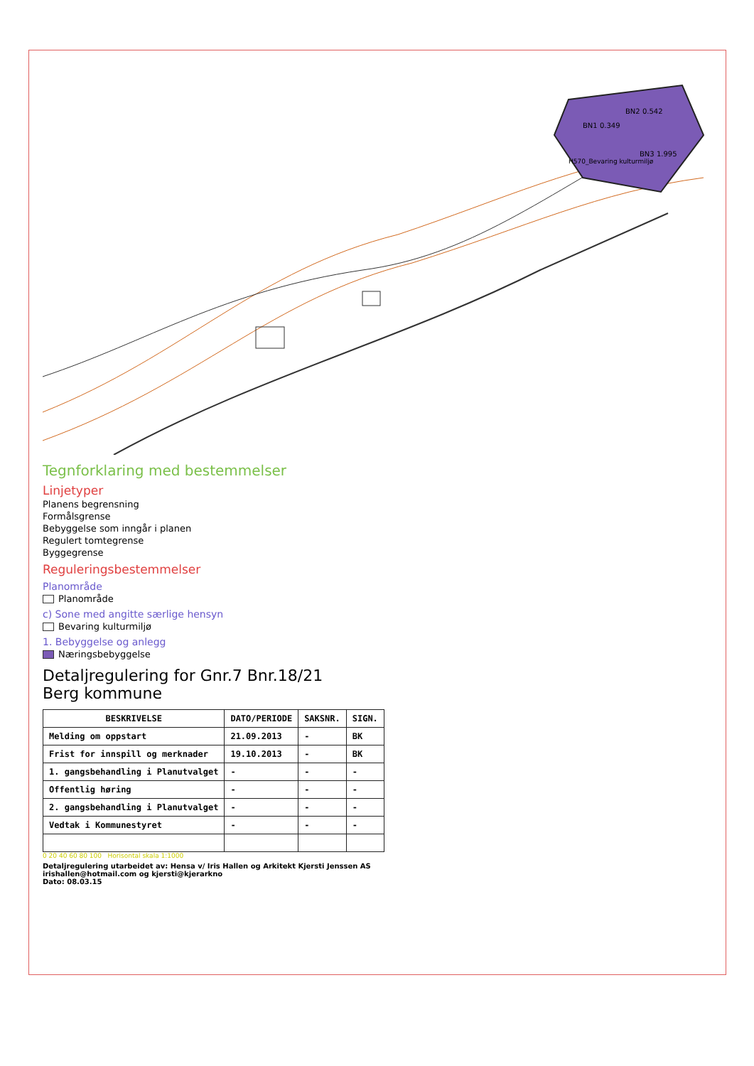BN1 0.349
BN2 0.542
BN3 1.995
H570_Bevaring kulturmiljø
Tegnforklaring med bestemmelser
Linjetyper
Planens begrensning
Formålsgrense
Bebyggelse som inngår i planen
Regulert tomtegrense
Byggegrense
Reguleringsbestemmelser
Planområde
Planområde
c) Sone med angitte særlige hensyn
Bevaring kulturmiljø
1. Bebyggelse og anlegg
Næringsbebyggelse
Detaljregulering for Gnr.7 Bnr.18/21
Berg kommune
| BESKRIVELSE | DATO/PERIODE | SAKSNR. | SIGN. |
| --- | --- | --- | --- |
| Melding om oppstart | 21.09.2013 | - | BK |
| Frist for innspill og merknader | 19.10.2013 | - | BK |
| 1. gangsbehandling i Planutvalget | - | - | - |
| Offentlig høring | - | - | - |
| 2. gangsbehandling i Planutvalget | - | - | - |
| Vedtak i Kommunestyret | - | - | - |
0 20 40 60 80 100 Horisontal skala 1:1000
Detaljregulering utarbeidet av: Hensa v/ Iris Hallen og Arkitekt Kjersti Jenssen AS
irishallen@hotmail.com og kjersti@kjerarkno
Dato: 08.03.15